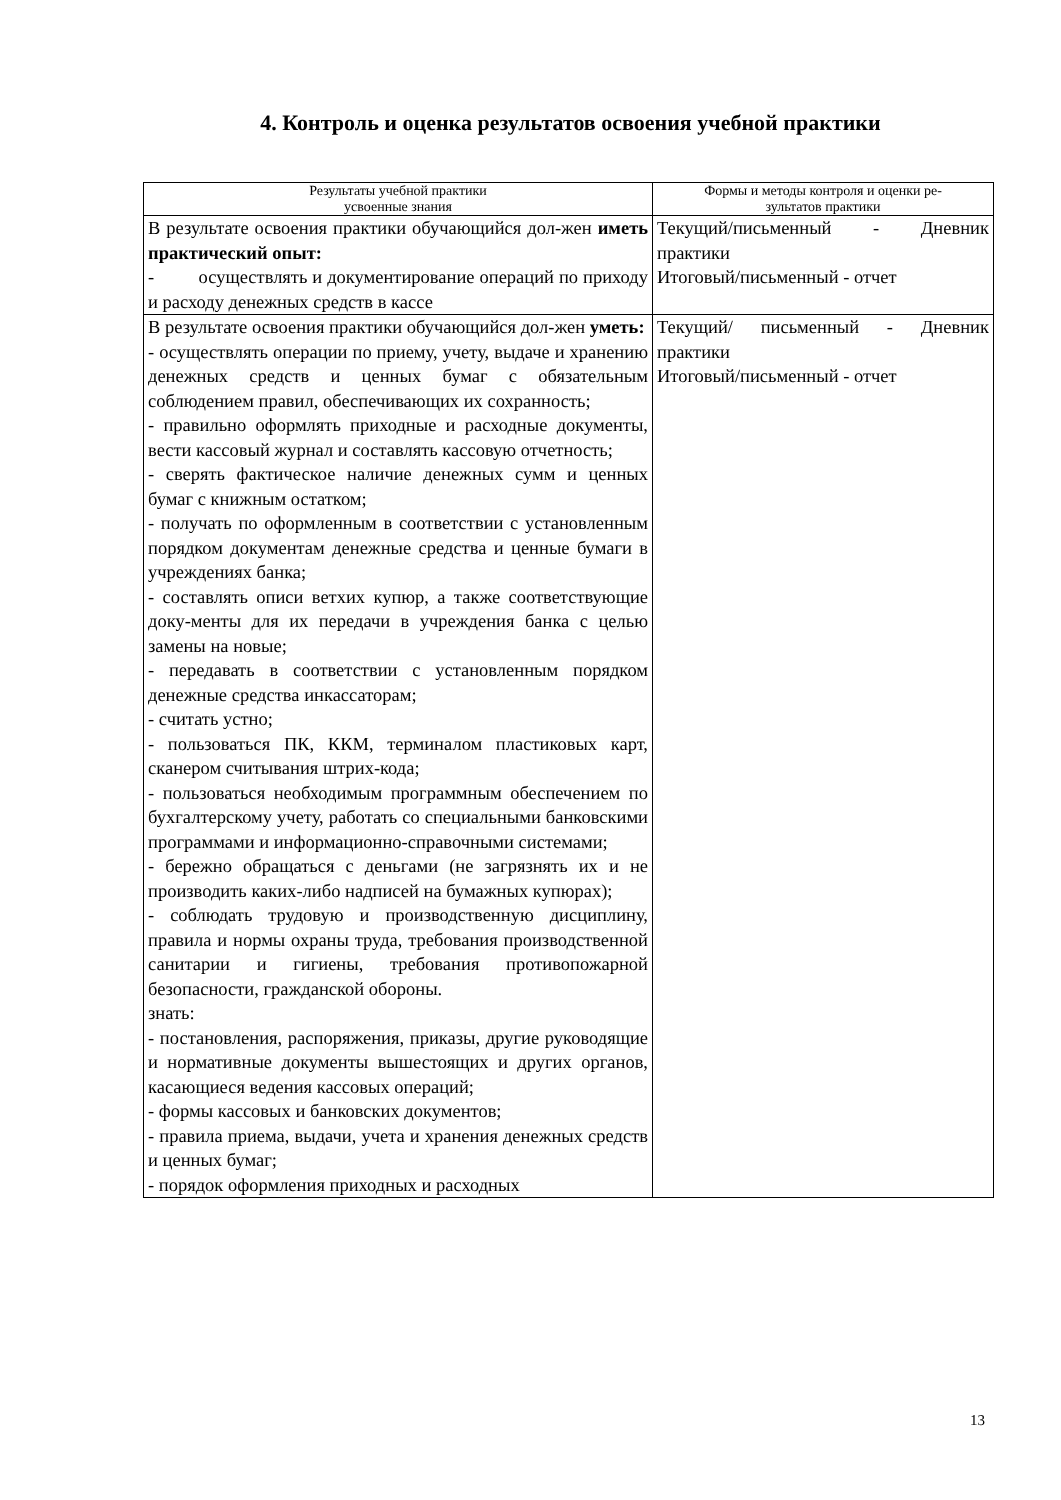4. Контроль и оценка результатов освоения учебной практики
| Результаты учебной практики усвоенные знания | Формы и методы контроля и оценки ре- зультатов практики |
| --- | --- |
| В результате освоения практики обучающийся дол-жен иметь практический опыт: - осуществлять и документирование операций по приходу и расходу денежных средств в кассе | Текущий/письменный - Дневник практики Итоговый/письменный - отчет |
| В результате освоения практики обучающийся дол-жен уметь: - осуществлять операции по приему, учету, выдаче и хранению денежных средств и ценных бумаг с обязательным соблюдением правил, обеспечивающих их сохранность; - правильно оформлять приходные и расходные документы, вести кассовый журнал и составлять кассовую отчетность; - сверять фактическое наличие денежных сумм и ценных бумаг с книжным остатком; - получать по оформленным в соответствии с установленным порядком документам денежные средства и ценные бумаги в учреждениях банка; - составлять описи ветхих купюр, а также соответствующие доку-менты для их передачи в учреждения банка с целью замены на новые; - передавать в соответствии с установленным порядком денежные средства инкассаторам; - считать устно; - пользоваться ПК, ККМ, терминалом пластиковых карт, сканером считывания штрих-кода; - пользоваться необходимым программным обеспечением по бухгалтерскому учету, работать со специальными банковскими программами и информационно-справочными системами; - бережно обращаться с деньгами (не загрязнять их и не производить каких-либо надписей на бумажных купюрах); - соблюдать трудовую и производственную дисциплину, правила и нормы охраны труда, требования производственной санитарии и гигиены, требования противопожарной безопасности, гражданской обороны. знать: - постановления, распоряжения, приказы, другие руководящие и нормативные документы вышестоящих и других органов, касающиеся ведения кассовых операций; - формы кассовых и банковских документов; - правила приема, выдачи, учета и хранения денежных средств и ценных бумаг; - порядок оформления приходных и расходных | Текущий/ письменный - Дневник практики Итоговый/письменный - отчет |
13